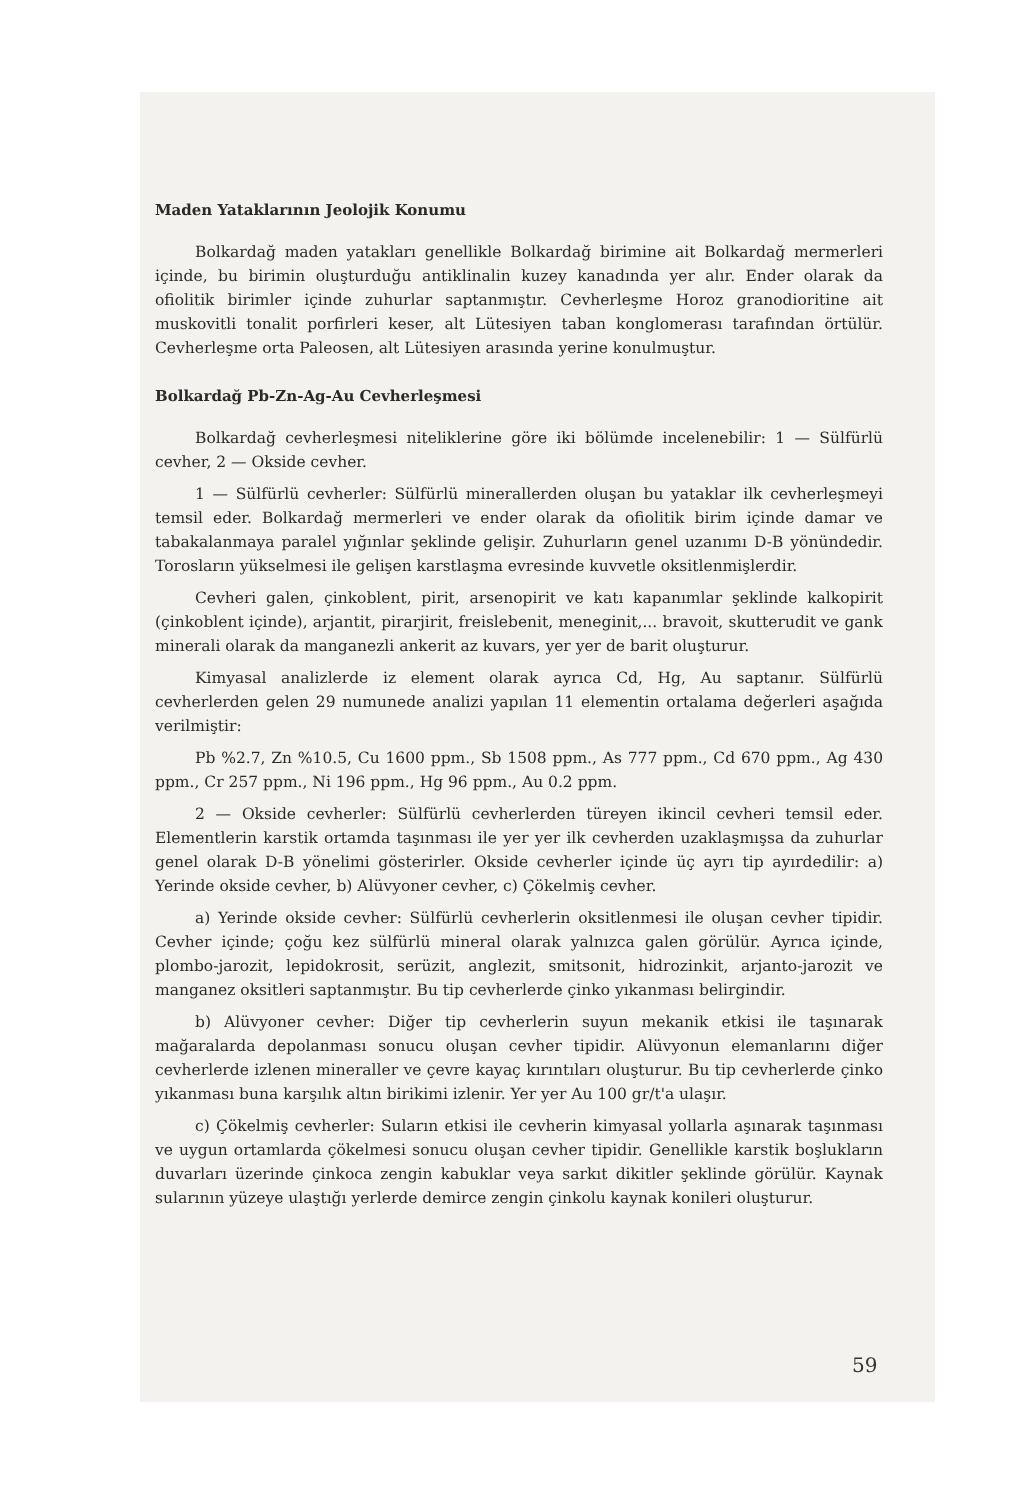Maden Yataklarının Jeolojik Konumu
Bolkardağ maden yatakları genellikle Bolkardağ birimine ait Bolkardağ mermerleri içinde, bu birimin oluşturduğu antiklinalin kuzey kanadında yer alır. Ender olarak da ofiolitik birimler içinde zuhurlar saptanmıştır. Cevherleşme Horoz granodioritine ait muskovitli tonalit porfirleri keser, alt Lütesiyen taban konglomerası tarafından örtülür. Cevherleşme orta Paleosen, alt Lütesiyen arasında yerine konulmuştur.
Bolkardağ Pb-Zn-Ag-Au Cevherleşmesi
Bolkardağ cevherleşmesi niteliklerine göre iki bölümde incelenebilir: 1 — Sülfürlü cevher, 2 — Okside cevher.
1 — Sülfürlü cevherler: Sülfürlü minerallerden oluşan bu yataklar ilk cevherleşmeyi temsil eder. Bolkardağ mermerleri ve ender olarak da ofiolitik birim içinde damar ve tabakalanmaya paralel yığınlar şeklinde gelişir. Zuhurların genel uzanımı D-B yönündedir. Torosların yükselmesi ile gelişen karstlaşma evresinde kuvvetle oksitlenmişlerdir.
Cevheri galen, çinkoblent, pirit, arsenopirit ve katı kapanımlar şeklinde kalkopirit (çinkoblent içinde), arjantit, pirarjirit, freislebenit, meneginit,... bravoit, skutterudit ve gank minerali olarak da manganezli ankerit az kuvars, yer yer de barit oluşturur.
Kimyasal analizlerde iz element olarak ayrıca Cd, Hg, Au saptanır. Sülfürlü cevherlerden gelen 29 numunede analizi yapılan 11 elementin ortalama değerleri aşağıda verilmiştir:
Pb %2.7, Zn %10.5, Cu 1600 ppm., Sb 1508 ppm., As 777 ppm., Cd 670 ppm., Ag 430 ppm., Cr 257 ppm., Ni 196 ppm., Hg 96 ppm., Au 0.2 ppm.
2 — Okside cevherler: Sülfürlü cevherlerden türeyen ikincil cevheri temsil eder. Elementlerin karstik ortamda taşınması ile yer yer ilk cevherden uzaklaşmışsa da zuhurlar genel olarak D-B yönelimi gösterirler. Okside cevherler içinde üç ayrı tip ayırdedilir: a) Yerinde okside cevher, b) Alüvyoner cevher, c) Çökelmiş cevher.
a) Yerinde okside cevher: Sülfürlü cevherlerin oksitlenmesi ile oluşan cevher tipidir. Cevher içinde; çoğu kez sülfürlü mineral olarak yalnızca galen görülür. Ayrıca içinde, plombo-jarozit, lepidokrosit, serüzit, anglezit, smitsonit, hidrozinkit, arjanto-jarozit ve manganez oksitleri saptanmıştır. Bu tip cevherlerde çinko yıkanması belirgindir.
b) Alüvyoner cevher: Diğer tip cevherlerin suyun mekanik etkisi ile taşınarak mağaralarda depolanması sonucu oluşan cevher tipidir. Alüvyonun elemanlarını diğer cevherlerde izlenen mineraller ve çevre kayaç kırıntıları oluşturur. Bu tip cevherlerde çinko yıkanması buna karşılık altın birikimi izlenir. Yer yer Au 100 gr/t'a ulaşır.
c) Çökelmiş cevherler: Suların etkisi ile cevherin kimyasal yollarla aşınarak taşınması ve uygun ortamlarda çökelmesi sonucu oluşan cevher tipidir. Genellikle karstik boşlukların duvarları üzerinde çinkoca zengin kabuklar veya sarkıt dikitler şeklinde görülür. Kaynak sularının yüzeye ulaştığı yerlerde demirce zengin çinkolu kaynak konileri oluşturur.
59